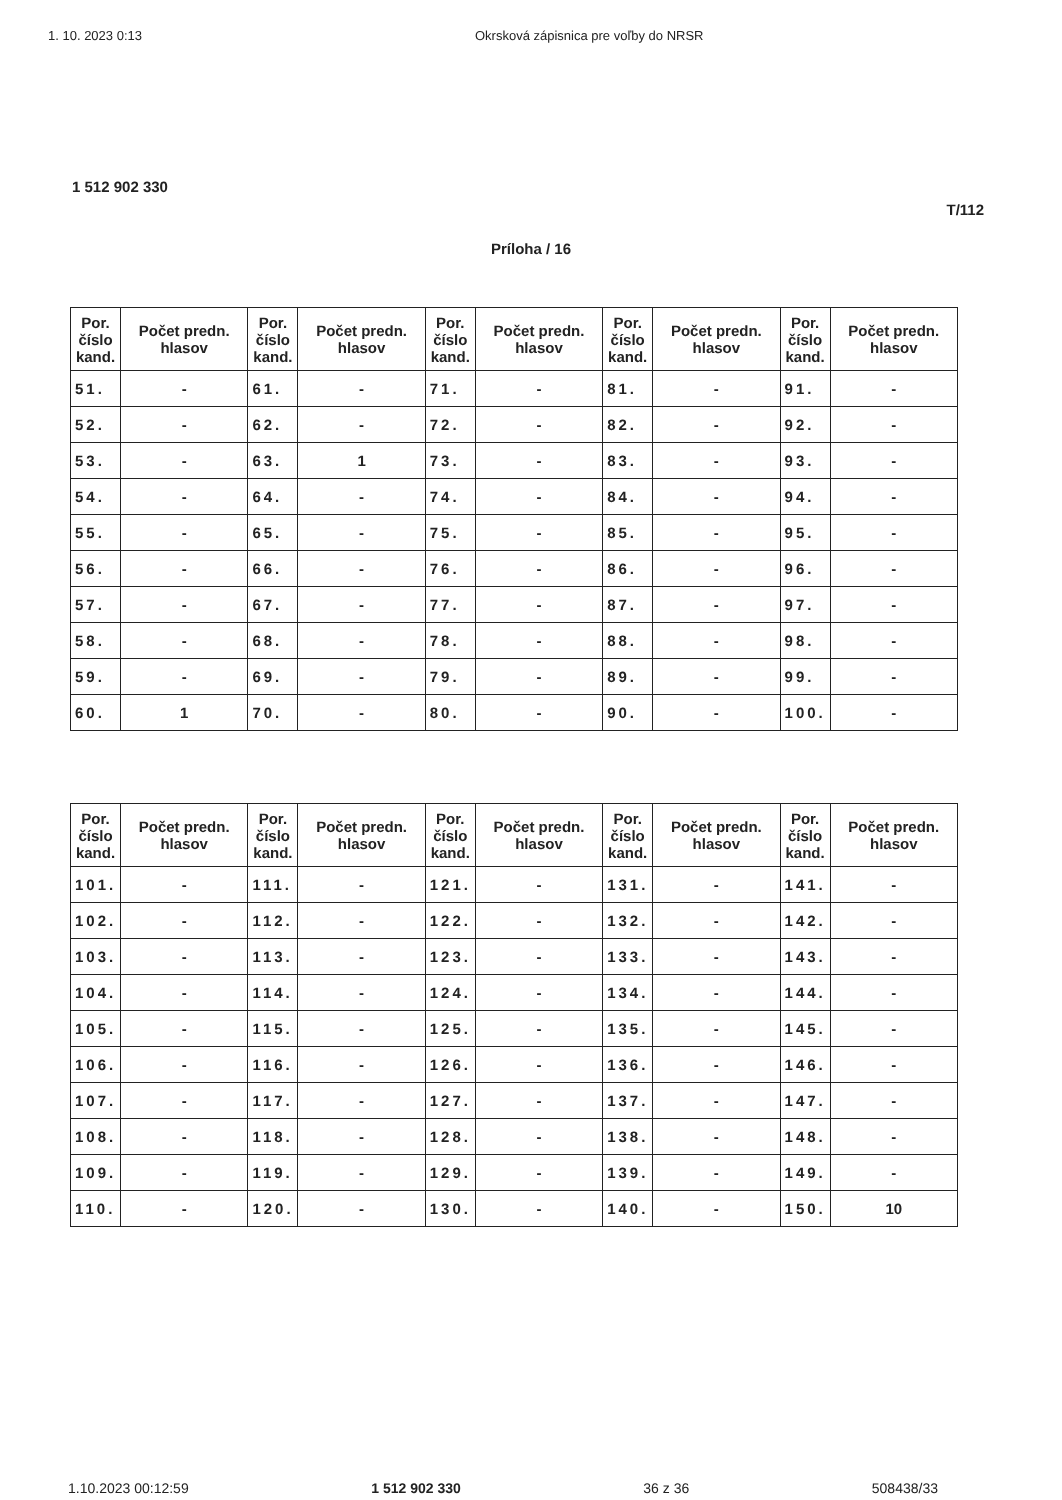1. 10. 2023 0:13 Okrsková zápisnica pre voľby do NRSR
1 512 902 330
T/112
Príloha / 16
| Por. číslo kand. | Počet predn. hlasov | Por. číslo kand. | Počet predn. hlasov | Por. číslo kand. | Počet predn. hlasov | Por. číslo kand. | Počet predn. hlasov | Por. číslo kand. | Počet predn. hlasov |
| --- | --- | --- | --- | --- | --- | --- | --- | --- | --- |
| 51. | - | 61. | - | 71. | - | 81. | - | 91. | - |
| 52. | - | 62. | - | 72. | - | 82. | - | 92. | - |
| 53. | - | 63. | 1 | 73. | - | 83. | - | 93. | - |
| 54. | - | 64. | - | 74. | - | 84. | - | 94. | - |
| 55. | - | 65. | - | 75. | - | 85. | - | 95. | - |
| 56. | - | 66. | - | 76. | - | 86. | - | 96. | - |
| 57. | - | 67. | - | 77. | - | 87. | - | 97. | - |
| 58. | - | 68. | - | 78. | - | 88. | - | 98. | - |
| 59. | - | 69. | - | 79. | - | 89. | - | 99. | - |
| 60. | 1 | 70. | - | 80. | - | 90. | - | 100. | - |
| Por. číslo kand. | Počet predn. hlasov | Por. číslo kand. | Počet predn. hlasov | Por. číslo kand. | Počet predn. hlasov | Por. číslo kand. | Počet predn. hlasov | Por. číslo kand. | Počet predn. hlasov |
| --- | --- | --- | --- | --- | --- | --- | --- | --- | --- |
| 101. | - | 111. | - | 121. | - | 131. | - | 141. | - |
| 102. | - | 112. | - | 122. | - | 132. | - | 142. | - |
| 103. | - | 113. | - | 123. | - | 133. | - | 143. | - |
| 104. | - | 114. | - | 124. | - | 134. | - | 144. | - |
| 105. | - | 115. | - | 125. | - | 135. | - | 145. | - |
| 106. | - | 116. | - | 126. | - | 136. | - | 146. | - |
| 107. | - | 117. | - | 127. | - | 137. | - | 147. | - |
| 108. | - | 118. | - | 128. | - | 138. | - | 148. | - |
| 109. | - | 119. | - | 129. | - | 139. | - | 149. | - |
| 110. | - | 120. | - | 130. | - | 140. | - | 150. | 10 |
1.10.2023 00:12:59 1 512 902 330 36 z 36 508438/33